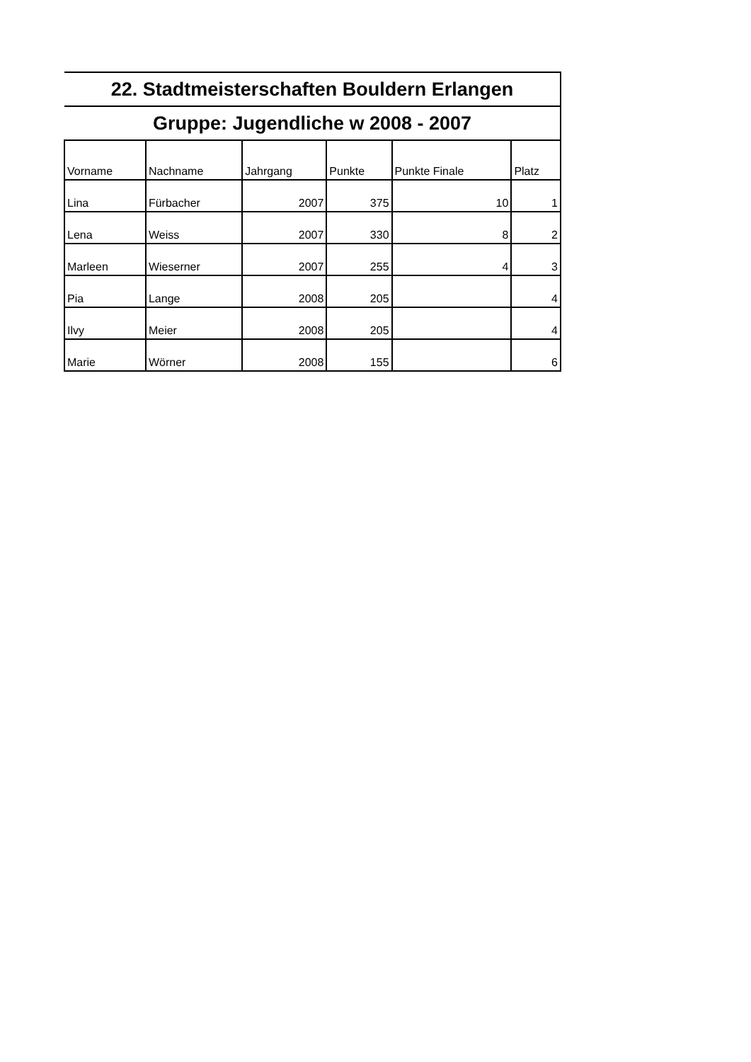| 22. Stadtmeisterschaften Bouldern Erlangen | | | | | |
| --- | --- | --- | --- | --- | --- |
| Gruppe: Jugendliche w 2008 - 2007 | | | | | |
| Vorname | Nachname | Jahrgang | Punkte | Punkte Finale | Platz |
| Lina | Fürbacher | 2007 | 375 | 10 | 1 |
| Lena | Weiss | 2007 | 330 | 8 | 2 |
| Marleen | Wieserner | 2007 | 255 | 4 | 3 |
| Pia | Lange | 2008 | 205 | | 4 |
| Ilvy | Meier | 2008 | 205 | | 4 |
| Marie | Wörner | 2008 | 155 | | 6 |